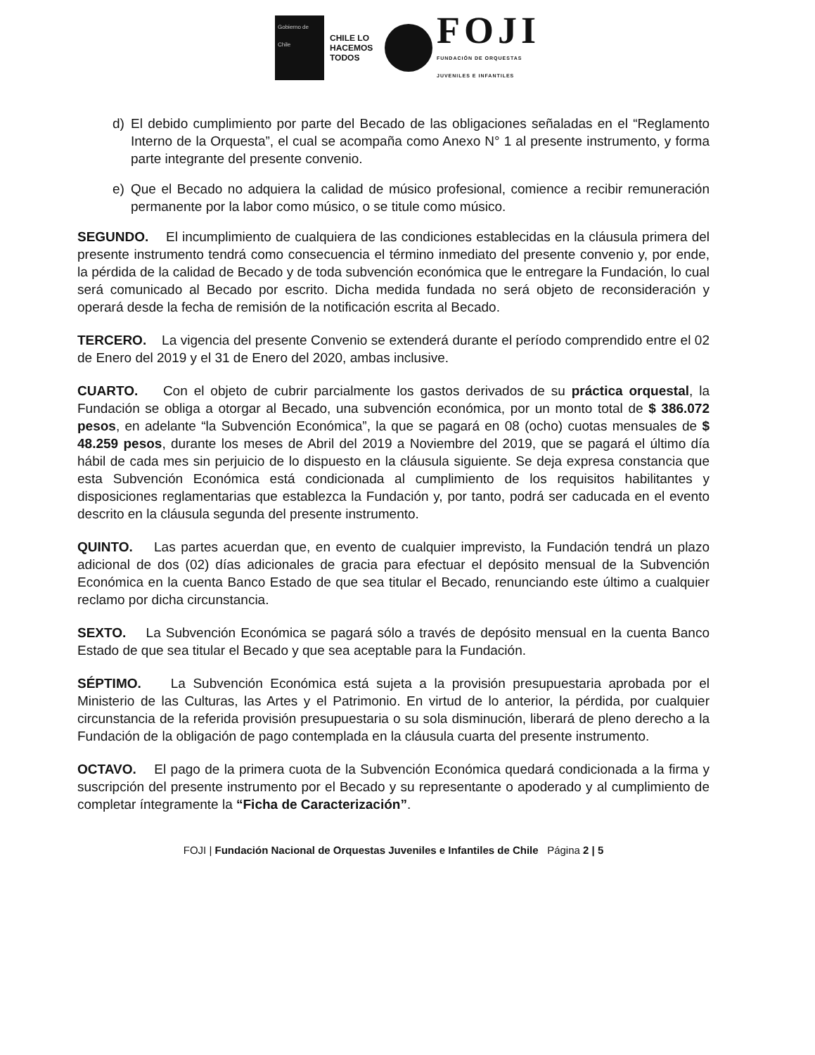Gobierno de Chile
CHILE LO HACEMOS TODOS
FOJI
FUNDACIÓN DE ORQUESTAS
JUVENILES E INFANTILES
d) El debido cumplimiento por parte del Becado de las obligaciones señaladas en el “Reglamento Interno de la Orquesta”, el cual se acompaña como Anexo N° 1 al presente instrumento, y forma parte integrante del presente convenio.
e) Que el Becado no adquiera la calidad de músico profesional, comience a recibir remuneración permanente por la labor como músico, o se titule como músico.
SEGUNDO. El incumplimiento de cualquiera de las condiciones establecidas en la cláusula primera del presente instrumento tendrá como consecuencia el término inmediato del presente convenio y, por ende, la pérdida de la calidad de Becado y de toda subvención económica que le entregare la Fundación, lo cual será comunicado al Becado por escrito. Dicha medida fundada no será objeto de reconsideración y operará desde la fecha de remisión de la notificación escrita al Becado.
TERCERO. La vigencia del presente Convenio se extenderá durante el período comprendido entre el 02 de Enero del 2019 y el 31 de Enero del 2020, ambas inclusive.
CUARTO. Con el objeto de cubrir parcialmente los gastos derivados de su práctica orquestal, la Fundación se obliga a otorgar al Becado, una subvención económica, por un monto total de $ 386.072 pesos, en adelante “la Subvención Económica”, la que se pagará en 08 (ocho) cuotas mensuales de $ 48.259 pesos, durante los meses de Abril del 2019 a Noviembre del 2019, que se pagará el último día hábil de cada mes sin perjuicio de lo dispuesto en la cláusula siguiente. Se deja expresa constancia que esta Subvención Económica está condicionada al cumplimiento de los requisitos habilitantes y disposiciones reglamentarias que establezca la Fundación y, por tanto, podrá ser caducada en el evento descrito en la cláusula segunda del presente instrumento.
QUINTO. Las partes acuerdan que, en evento de cualquier imprevisto, la Fundación tendrá un plazo adicional de dos (02) días adicionales de gracia para efectuar el depósito mensual de la Subvención Económica en la cuenta Banco Estado de que sea titular el Becado, renunciando este último a cualquier reclamo por dicha circunstancia.
SEXTO. La Subvención Económica se pagará sólo a través de depósito mensual en la cuenta Banco Estado de que sea titular el Becado y que sea aceptable para la Fundación.
SÉPTIMO. La Subvención Económica está sujeta a la provisión presupuestaria aprobada por el Ministerio de las Culturas, las Artes y el Patrimonio. En virtud de lo anterior, la pérdida, por cualquier circunstancia de la referida provisión presupuestaria o su sola disminución, liberará de pleno derecho a la Fundación de la obligación de pago contemplada en la cláusula cuarta del presente instrumento.
OCTAVO. El pago de la primera cuota de la Subvención Económica quedará condicionada a la firma y suscripción del presente instrumento por el Becado y su representante o apoderado y al cumplimiento de completar íntegramente la “Ficha de Caracterización”.
FOJI | Fundación Nacional de Orquestas Juveniles e Infantiles de Chile Página 2 | 5